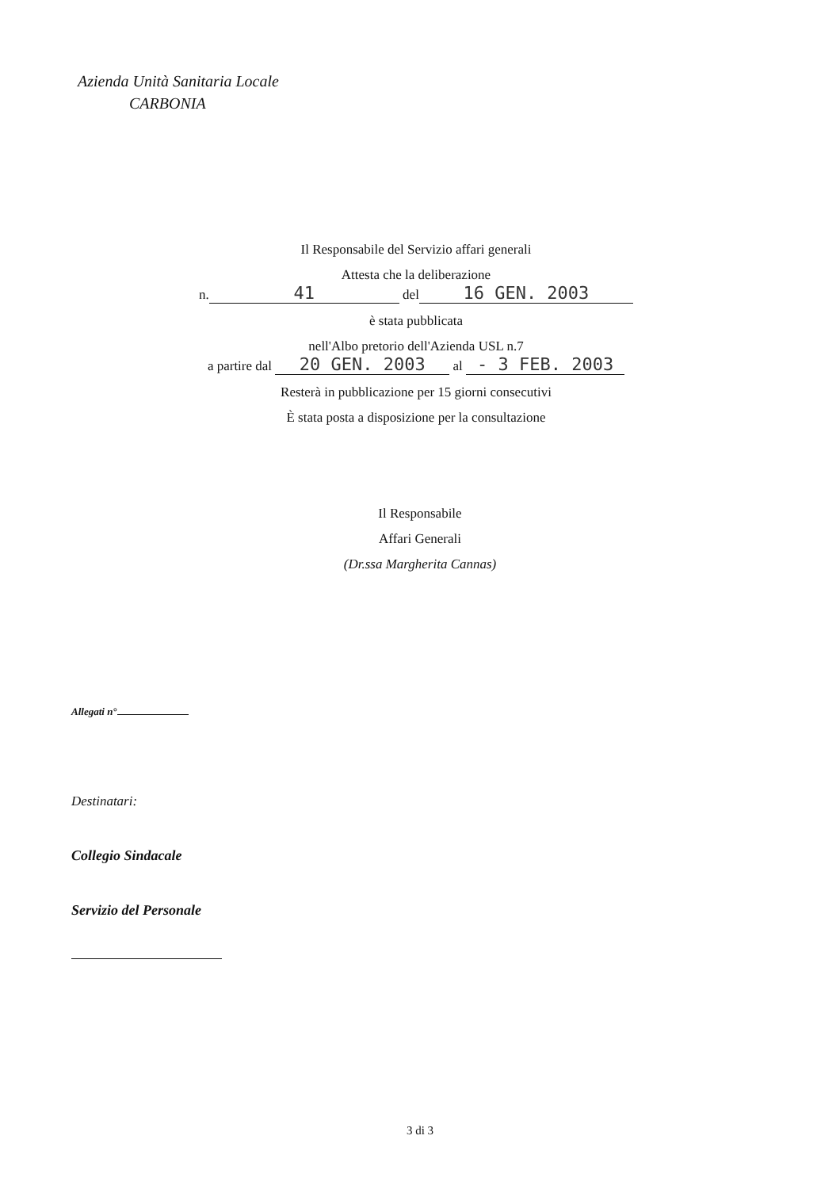Azienda Unità Sanitaria Locale
CARBONIA
Il Responsabile del Servizio affari generali
Attesta che la deliberazione
n. 41 del 16 GEN. 2003
è stata pubblicata
nell'Albo pretorio dell'Azienda USL n.7
a partire dal 20 GEN. 2003 al - 3 FEB. 2003
Resterà in pubblicazione per 15 giorni consecutivi
È stata posta a disposizione per la consultazione
Il Responsabile
Affari Generali
(Dr.ssa Margherita Cannas)
Allegati n°
Destinatari:
Collegio Sindacale
Servizio del Personale
3 di 3